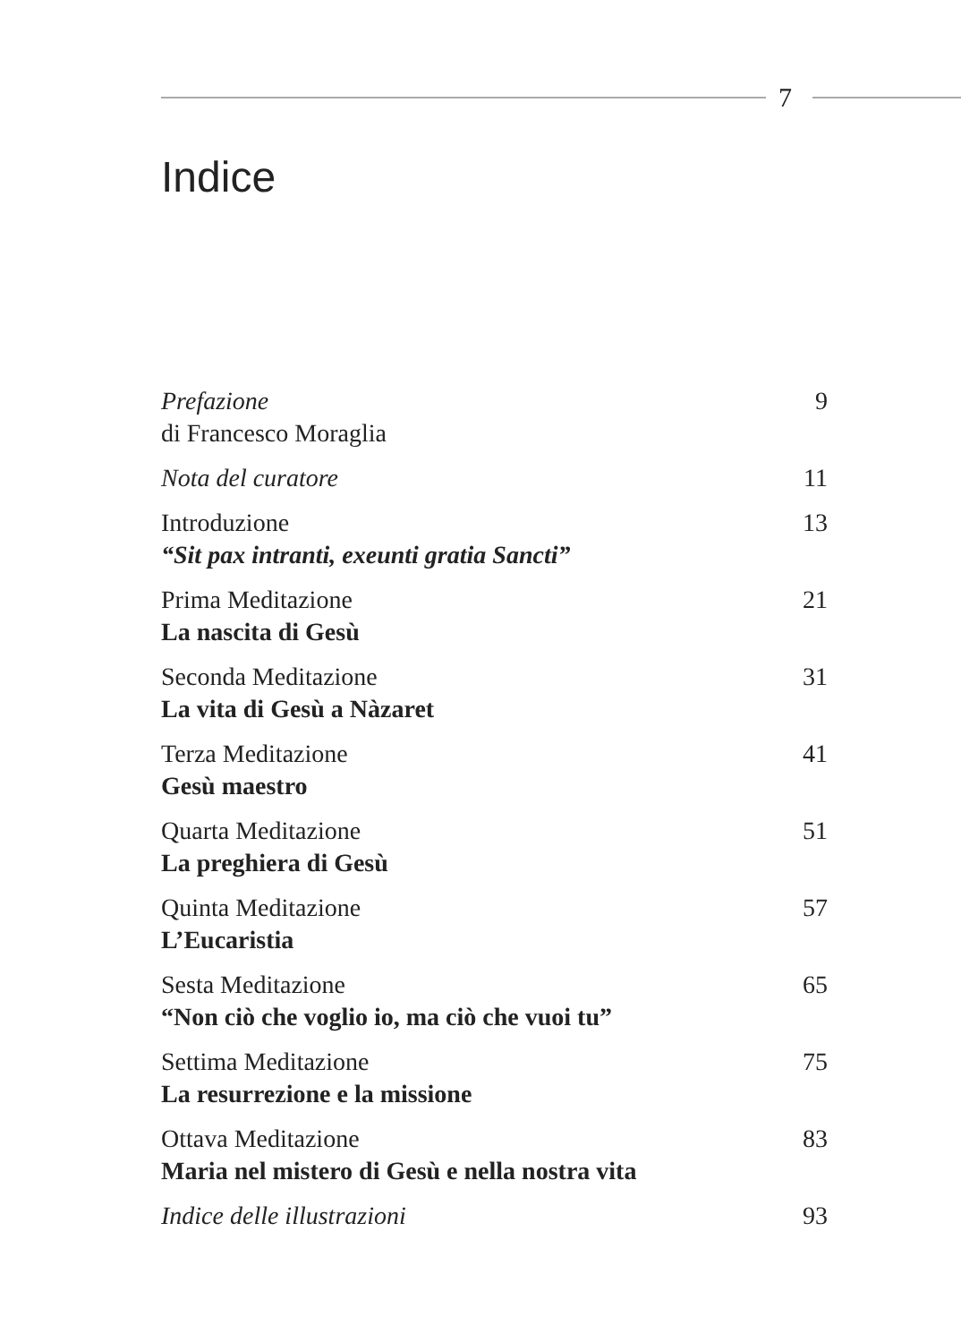7
Indice
Prefazione
di Francesco Moraglia
9
Nota del curatore 11
Introduzione
“Sit pax intranti, exeunti gratia Sancti”
13
Prima Meditazione
La nascita di Gesù
21
Seconda Meditazione
La vita di Gesù a Nàzaret
31
Terza Meditazione
Gesù maestro
41
Quarta Meditazione
La preghiera di Gesù
51
Quinta Meditazione
L’Eucaristia
57
Sesta Meditazione
“Non ciò che voglio io, ma ciò che vuoi tu”
65
Settima Meditazione
La resurrezione e la missione
75
Ottava Meditazione
Maria nel mistero di Gesù e nella nostra vita
83
Indice delle illustrazioni 93